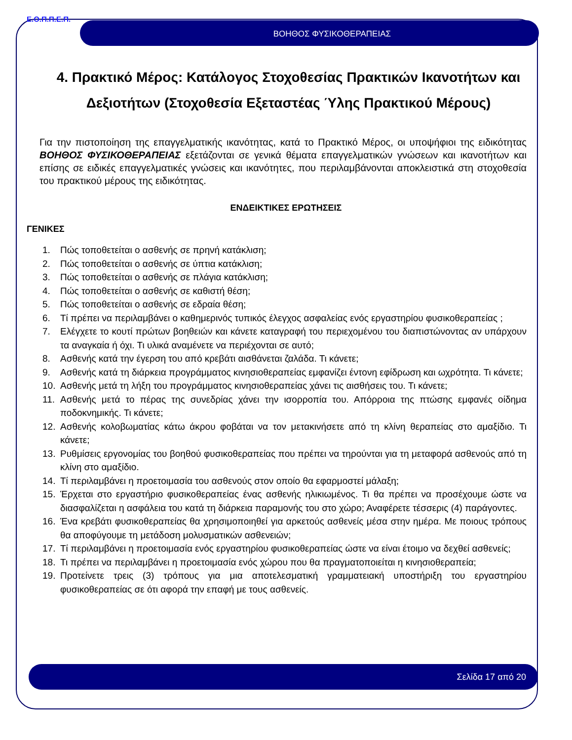Ε.Ο.Π.Π.Ε.Π.
ΒΟΗΘΟΣ ΦΥΣΙΚΟΘΕΡΑΠΕΙΑΣ
4. Πρακτικό Μέρος: Κατάλογος Στοχοθεσίας Πρακτικών Ικανοτήτων και Δεξιοτήτων (Στοχοθεσία Εξεταστέας Ύλης Πρακτικού Μέρους)
Για την πιστοποίηση της επαγγελματικής ικανότητας, κατά το Πρακτικό Μέρος, οι υποψήφιοι της ειδικότητας ΒΟΗΘΟΣ ΦΥΣΙΚΟΘΕΡΑΠΕΙΑΣ εξετάζονται σε γενικά θέματα επαγγελματικών γνώσεων και ικανοτήτων και επίσης σε ειδικές επαγγελματικές γνώσεις και ικανότητες, που περιλαμβάνονται αποκλειστικά στη στοχοθεσία του πρακτικού μέρους της ειδικότητας.
ΕΝΔΕΙΚΤΙΚΕΣ ΕΡΩΤΗΣΕΙΣ
ΓΕΝΙΚΕΣ
1. Πώς τοποθετείται ο ασθενής σε πρηνή κατάκλιση;
2. Πώς τοποθετείται ο ασθενής σε ύπτια κατάκλιση;
3. Πώς τοποθετείται ο ασθενής σε πλάγια κατάκλιση;
4. Πώς τοποθετείται ο ασθενής σε καθιστή θέση;
5. Πώς τοποθετείται ο ασθενής σε εδραία θέση;
6. Τί πρέπει να περιλαμβάνει ο καθημερινός τυπικός έλεγχος ασφαλείας ενός εργαστηρίου φυσικοθεραπείας ;
7. Ελέγχετε το κουτί πρώτων βοηθειών και κάνετε καταγραφή του περιεχομένου του διαπιστώνοντας αν υπάρχουν τα αναγκαία ή όχι. Τι υλικά αναμένετε να περιέχονται σε αυτό;
8. Ασθενής κατά την έγερση του από κρεβάτι αισθάνεται ζαλάδα. Τι κάνετε;
9. Ασθενής κατά τη διάρκεια προγράμματος κινησιοθεραπείας εμφανίζει έντονη εφίδρωση και ωχρότητα. Τι κάνετε;
10. Ασθενής μετά τη λήξη του προγράμματος κινησιοθεραπείας χάνει τις αισθήσεις του. Τι κάνετε;
11. Ασθενής μετά το πέρας της συνεδρίας χάνει την ισορροπία του. Απόρροια της πτώσης εμφανές οίδημα ποδοκνημικής. Τι κάνετε;
12. Ασθενής κολοβωματίας κάτω άκρου φοβάται να τον μετακινήσετε από τη κλίνη θεραπείας στο αμαξίδιο. Τι κάνετε;
13. Ρυθμίσεις εργονομίας του βοηθού φυσικοθεραπείας που πρέπει να τηρούνται για τη μεταφορά ασθενούς από τη κλίνη στο αμαξίδιο.
14. Τί περιλαμβάνει η προετοιμασία του ασθενούς στον οποίο θα εφαρμοστεί μάλαξη;
15. Έρχεται στο εργαστήριο φυσικοθεραπείας ένας ασθενής ηλικιωμένος. Τι θα πρέπει να προσέχουμε ώστε να διασφαλίζεται η ασφάλεια του κατά τη διάρκεια παραμονής του στο χώρο; Αναφέρετε τέσσερις (4) παράγοντες.
16. Ένα κρεβάτι φυσικοθεραπείας θα χρησιμοποιηθεί για αρκετούς ασθενείς μέσα στην ημέρα. Με ποιους τρόπους θα αποφύγουμε τη μετάδοση μολυσματικών ασθενειών;
17. Τί περιλαμβάνει η προετοιμασία ενός εργαστηρίου φυσικοθεραπείας ώστε να είναι έτοιμο να δεχθεί ασθενείς;
18. Τι πρέπει να περιλαμβάνει η προετοιμασία ενός χώρου που θα πραγματοποιείται η κινησιοθεραπεία;
19. Προτείνετε τρεις (3) τρόπους για μια αποτελεσματική γραμματειακή υποστήριξη του εργαστηρίου φυσικοθεραπείας σε ότι αφορά την επαφή με τους ασθενείς.
Σελίδα 17 από 20